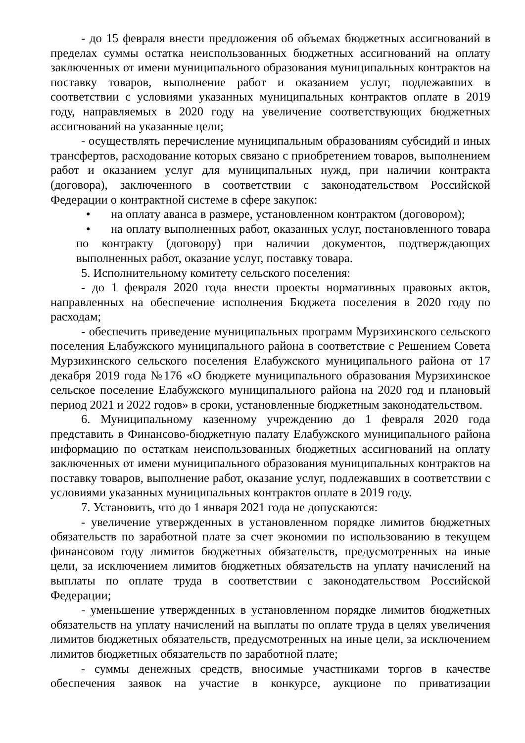- до 15 февраля внести предложения об объемах бюджетных ассигнований в пределах суммы остатка неиспользованных бюджетных ассигнований на оплату заключенных от имени муниципального образования муниципальных контрактов на поставку товаров, выполнение работ и оказанием услуг, подлежавших в соответствии с условиями указанных муниципальных контрактов оплате в 2019 году, направляемых в 2020 году на увеличение соответствующих бюджетных ассигнований на указанные цели;
- осуществлять перечисление муниципальным образованиям субсидий и иных трансфертов, расходование которых связано с приобретением товаров, выполнением работ и оказанием услуг для муниципальных нужд, при наличии контракта (договора), заключенного в соответствии с законодательством Российской Федерации о контрактной системе в сфере закупок:
• на оплату аванса в размере, установленном контрактом (договором);
• на оплату выполненных работ, оказанных услуг, постановленного товара по контракту (договору) при наличии документов, подтверждающих выполненных работ, оказание услуг, поставку товара.
5. Исполнительному комитету сельского поселения:
- до 1 февраля 2020 года внести проекты нормативных правовых актов, направленных на обеспечение исполнения Бюджета поселения в 2020 году по расходам;
- обеспечить приведение муниципальных программ Мурзихинского сельского поселения Елабужского муниципального района в соответствие с Решением Совета Мурзихинского сельского поселения Елабужского муниципального района от 17 декабря 2019 года №176 «О бюджете муниципального образования Мурзихинское сельское поселение Елабужского муниципального района на 2020 год и плановый период 2021 и 2022 годов» в сроки, установленные бюджетным законодательством.
6. Муниципальному казенному учреждению до 1 февраля 2020 года представить в Финансово-бюджетную палату Елабужского муниципального района информацию по остаткам неиспользованных бюджетных ассигнований на оплату заключенных от имени муниципального образования муниципальных контрактов на поставку товаров, выполнение работ, оказание услуг, подлежавших в соответствии с условиями указанных муниципальных контрактов оплате в 2019 году.
7. Установить, что до 1 января 2021 года не допускаются:
- увеличение утвержденных в установленном порядке лимитов бюджетных обязательств по заработной плате за счет экономии по использованию в текущем финансовом году лимитов бюджетных обязательств, предусмотренных на иные цели, за исключением лимитов бюджетных обязательств на уплату начислений на выплаты по оплате труда в соответствии с законодательством Российской Федерации;
- уменьшение утвержденных в установленном порядке лимитов бюджетных обязательств на уплату начислений на выплаты по оплате труда в целях увеличения лимитов бюджетных обязательств, предусмотренных на иные цели, за исключением лимитов бюджетных обязательств по заработной плате;
- суммы денежных средств, вносимые участниками торгов в качестве обеспечения заявок на участие в конкурсе, аукционе по приватизации